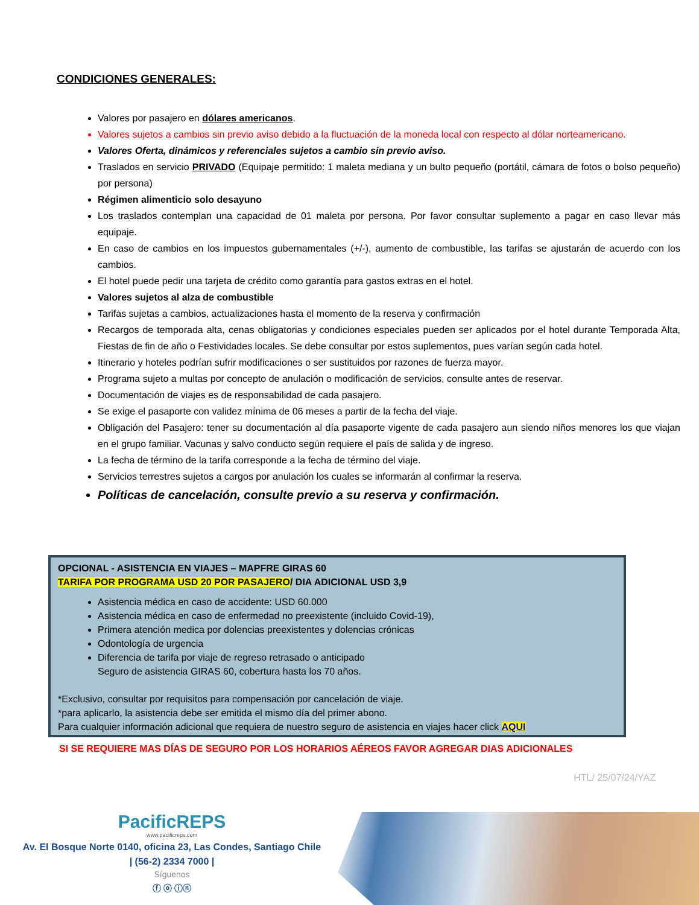CONDICIONES GENERALES:
Valores por pasajero en dólares americanos.
Valores sujetos a cambios sin previo aviso debido a la fluctuación de la moneda local con respecto al dólar norteamericano.
Valores Oferta, dinámicos y referenciales sujetos a cambio sin previo aviso.
Traslados en servicio PRIVADO (Equipaje permitido: 1 maleta mediana y un bulto pequeño (portátil, cámara de fotos o bolso pequeño) por persona)
Régimen alimenticio solo desayuno
Los traslados contemplan una capacidad de 01 maleta por persona. Por favor consultar suplemento a pagar en caso llevar más equipaje.
En caso de cambios en los impuestos gubernamentales (+/-), aumento de combustible, las tarifas se ajustarán de acuerdo con los cambios.
El hotel puede pedir una tarjeta de crédito como garantía para gastos extras en el hotel.
Valores sujetos al alza de combustible
Tarifas sujetas a cambios, actualizaciones hasta el momento de la reserva y confirmación
Recargos de temporada alta, cenas obligatorias y condiciones especiales pueden ser aplicados por el hotel durante Temporada Alta, Fiestas de fin de año o Festividades locales. Se debe consultar por estos suplementos, pues varían según cada hotel.
Itinerario y hoteles podrían sufrir modificaciones o ser sustituidos por razones de fuerza mayor.
Programa sujeto a multas por concepto de anulación o modificación de servicios, consulte antes de reservar.
Documentación de viajes es de responsabilidad de cada pasajero.
Se exige el pasaporte con validez mínima de 06 meses a partir de la fecha del viaje.
Obligación del Pasajero: tener su documentación al día pasaporte vigente de cada pasajero aun siendo niños menores los que viajan en el grupo familiar. Vacunas y salvo conducto según requiere el país de salida y de ingreso.
La fecha de término de la tarifa corresponde a la fecha de término del viaje.
Servicios terrestres sujetos a cargos por anulación los cuales se informarán al confirmar la reserva.
Políticas de cancelación, consulte previo a su reserva y confirmación.
OPCIONAL - ASISTENCIA EN VIAJES – MAPFRE GIRAS 60
TARIFA POR PROGRAMA USD 20 POR PASAJERO/ DIA ADICIONAL USD 3,9
Asistencia médica en caso de accidente: USD 60.000
Asistencia médica en caso de enfermedad no preexistente (incluido Covid-19),
Primera atención medica por dolencias preexistentes y dolencias crónicas
Odontología de urgencia
Diferencia de tarifa por viaje de regreso retrasado o anticipado
Seguro de asistencia GIRAS 60, cobertura hasta los 70 años.
*Exclusivo, consultar por requisitos para compensación por cancelación de viaje.
*para aplicarlo, la asistencia debe ser emitida el mismo día del primer abono.
Para cualquier información adicional que requiera de nuestro seguro de asistencia en viajes hacer click AQUI
SI SE REQUIERE MAS DÍAS DE SEGURO POR LOS HORARIOS AÉREOS FAVOR AGREGAR DIAS ADICIONALES
HTL/ 25/07/24/YAZ
PacificREPS
www.pacificreps.com
Av. El Bosque Norte 0140, oficina 23, Las Condes, Santiago Chile
| (56-2) 2334 7000 |
Síguenos
ⓕ ⓞ ⓘⓝ